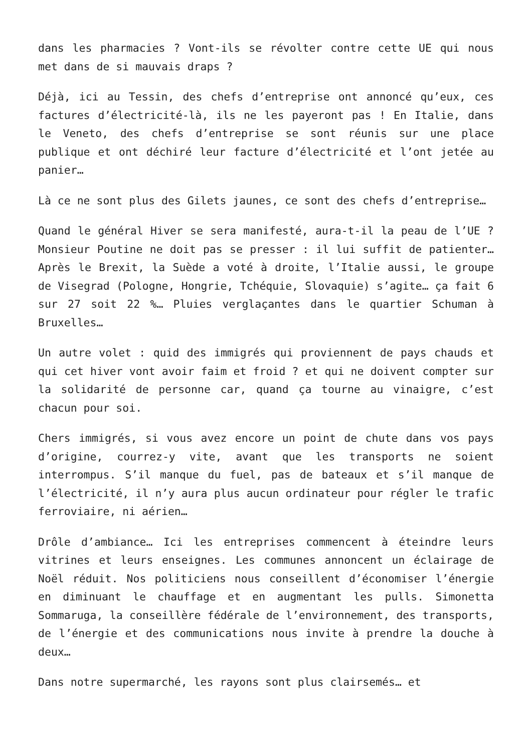dans les pharmacies ? Vont-ils se révolter contre cette UE qui nous met dans de si mauvais draps ?
Déjà, ici au Tessin, des chefs d’entreprise ont annoncé qu’eux, ces factures d’électricité-là, ils ne les payeront pas ! En Italie, dans le Veneto, des chefs d’entreprise se sont réunis sur une place publique et ont déchiré leur facture d’électricité et l’ont jetée au panier…
Là ce ne sont plus des Gilets jaunes, ce sont des chefs d’entreprise…
Quand le général Hiver se sera manifesté, aura-t-il la peau de l’UE ? Monsieur Poutine ne doit pas se presser : il lui suffit de patienter… Après le Brexit, la Suède a voté à droite, l’Italie aussi, le groupe de Visegrad (Pologne, Hongrie, Tchéquie, Slovaquie) s’agite… ça fait 6 sur 27 soit 22 %… Pluies verglaçantes dans le quartier Schuman à Bruxelles…
Un autre volet : quid des immigrés qui proviennent de pays chauds et qui cet hiver vont avoir faim et froid ? et qui ne doivent compter sur la solidarité de personne car, quand ça tourne au vinaigre, c’est chacun pour soi.
Chers immigrés, si vous avez encore un point de chute dans vos pays d’origine, courrez-y vite, avant que les transports ne soient interrompus. S’il manque du fuel, pas de bateaux et s’il manque de l’électricité, il n’y aura plus aucun ordinateur pour régler le trafic ferroviaire, ni aérien…
Drôle d’ambiance… Ici les entreprises commencent à éteindre leurs vitrines et leurs enseignes. Les communes annoncent un éclairage de Noël réduit. Nos politiciens nous conseillent d’économiser l’énergie en diminuant le chauffage et en augmentant les pulls. Simonetta Sommaruga, la conseillère fédérale de l’environnement, des transports, de l’énergie et des communications nous invite à prendre la douche à deux…
Dans notre supermarché, les rayons sont plus clairsemés… et